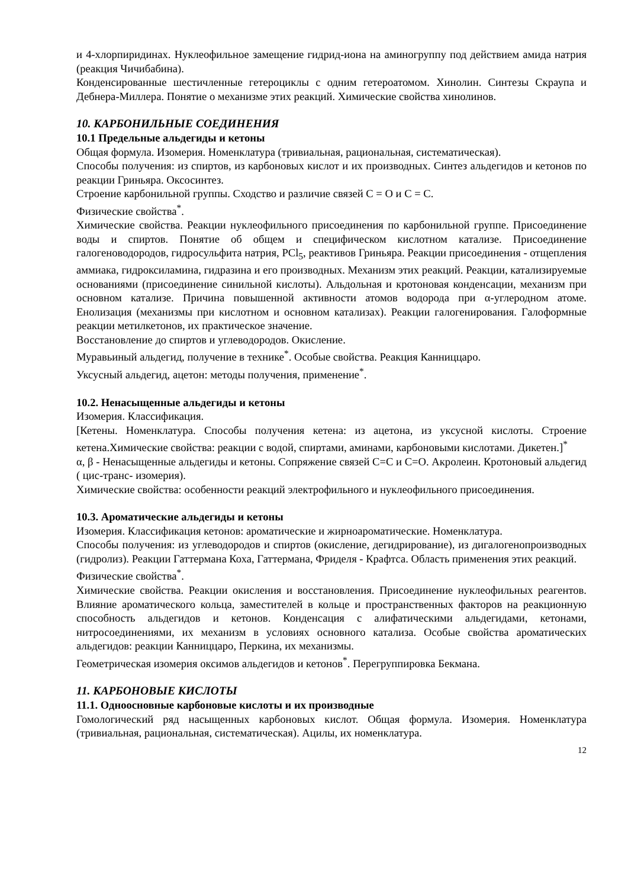и 4-хлорпиридинах. Нуклеофильное замещение гидрид-иона на аминогруппу под действием амида натрия (реакция Чичибабина).
Конденсированные шестичленные гетероциклы с одним гетероатомом. Хинолин. Синтезы Скраупа и Дебнера-Миллера. Понятие о механизме этих реакций. Химические свойства хинолинов.
10. КАРБОНИЛЬНЫЕ СОЕДИНЕНИЯ
10.1 Предельные альдегиды и кетоны
Общая формула. Изомерия. Номенклатура (тривиальная, рациональная, систематическая).
Способы получения: из спиртов, из карбоновых кислот и их производных. Синтез альдегидов и кетонов по реакции Гриньяра. Оксосинтез.
Строение карбонильной группы. Сходство и различие связей С = О и С = С.
Физические свойства<sup>*</sup>.
Химические свойства. Реакции нуклеофильного присоединения по карбонильной группе. Присоединение воды и спиртов. Понятие об общем и специфическом кислотном катализе. Присоединение галогеноводородов, гидросульфита натрия, PCl<sub>5</sub>, реактивов Гриньяра. Реакции присоединения - отщепления аммиака, гидроксиламина, гидразина и его производных. Механизм этих реакций. Реакции, катализируемые основаниями (присоединение синильной кислоты). Альдольная и кротоновая конденсации, механизм при основном катализе. Причина повышенной активности атомов водорода при α-углеродном атоме. Енолизация (механизмы при кислотном и основном катализах). Реакции галогенирования. Галоформные реакции метилкетонов, их практическое значение.
Восстановление до спиртов и углеводородов. Окисление.
Муравьиный альдегид, получение в технике<sup>*</sup>. Особые свойства. Реакция Канниццаро.
Уксусный альдегид, ацетон: методы получения, применение<sup>*</sup>.
10.2. Ненасыщенные альдегиды и кетоны
Изомерия. Классификация.
[Кетены. Номенклатура. Способы получения кетена: из ацетона, из уксусной кислоты. Строение кетена.Химические свойства: реакции с водой, спиртами, аминами, карбоновыми кислотами. Дикетен.]<sup>*</sup>
α, β - Ненасыщенные альдегиды и кетоны. Сопряжение связей С=С и С=О. Акролеин. Кротоновый альдегид ( цис-транс- изомерия).
Химические свойства: особенности реакций электрофильного и нуклеофильного присоединения.
10.3. Ароматические альдегиды и кетоны
Изомерия. Классификация кетонов: ароматические и жирноароматические. Номенклатура.
Способы получения: из углеводородов и спиртов (окисление, дегидрирование), из дигалогенопроизводных (гидролиз). Реакции Гаттермана Коха, Гаттермана, Фриделя - Крафтса. Область применения этих реакций.
Физические свойства<sup>*</sup>.
Химические свойства. Реакции окисления и восстановления. Присоединение нуклеофильных реагентов. Влияние ароматического кольца, заместителей в кольце и пространственных факторов на реакционную способность альдегидов и кетонов. Конденсация с алифатическими альдегидами, кетонами, нитросоединениями, их механизм в условиях основного катализа. Особые свойства ароматических альдегидов: реакции Канниццаро, Перкина, их механизмы.
Геометрическая изомерия оксимов альдегидов и кетонов<sup>*</sup>. Перегруппировка Бекмана.
11. КАРБОНОВЫЕ КИСЛОТЫ
11.1. Одноосновные карбоновые кислоты и их производные
Гомологический ряд насыщенных карбоновых кислот. Общая формула. Изомерия. Номенклатура (тривиальная, рациональная, систематическая). Ацилы, их номенклатура.
12